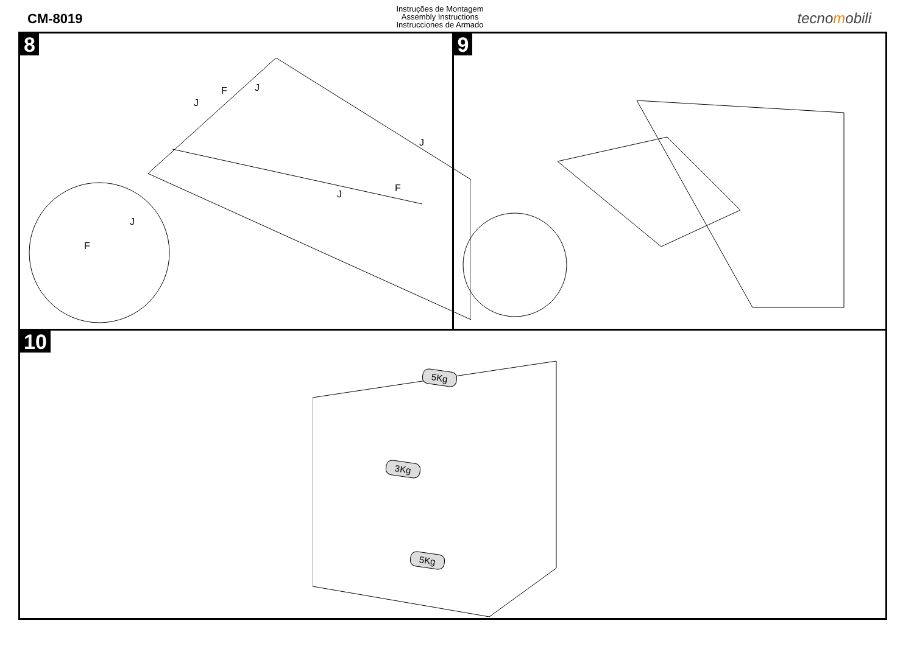CM-8019
Instruções de Montagem
Assembly Instructions
Instrucciones de Armado
tecnomobili
8
J F
J
J
F
J
J
F
9
10
5Kg
3Kg
5Kg